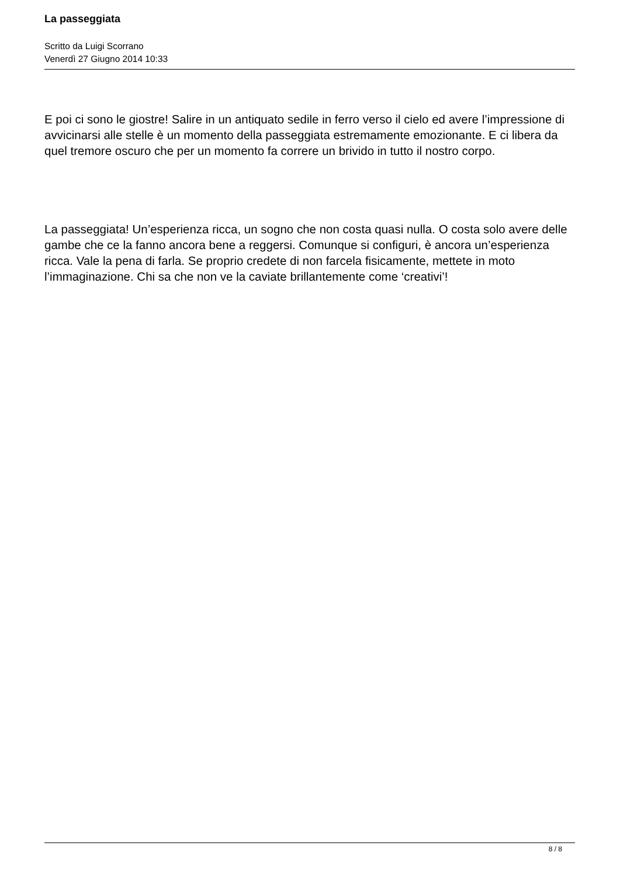La passeggiata
Scritto da Luigi Scorrano
Venerdì 27 Giugno 2014 10:33
E poi ci sono le giostre! Salire in un antiquato sedile in ferro verso il cielo ed avere l’impressione di avvicinarsi alle stelle è un momento della passeggiata estremamente emozionante. E ci libera da quel tremore oscuro che per un momento fa correre un brivido in tutto il nostro corpo.
La passeggiata! Un’esperienza ricca, un sogno che non costa quasi nulla. O costa solo avere delle gambe che ce la fanno ancora bene a reggersi. Comunque si configuri, è ancora un’esperienza ricca. Vale la pena di farla. Se proprio credete di non farcela fisicamente, mettete in moto l’immaginazione. Chi sa che non ve la caviate brillantemente come ‘creativi’!
8 / 8